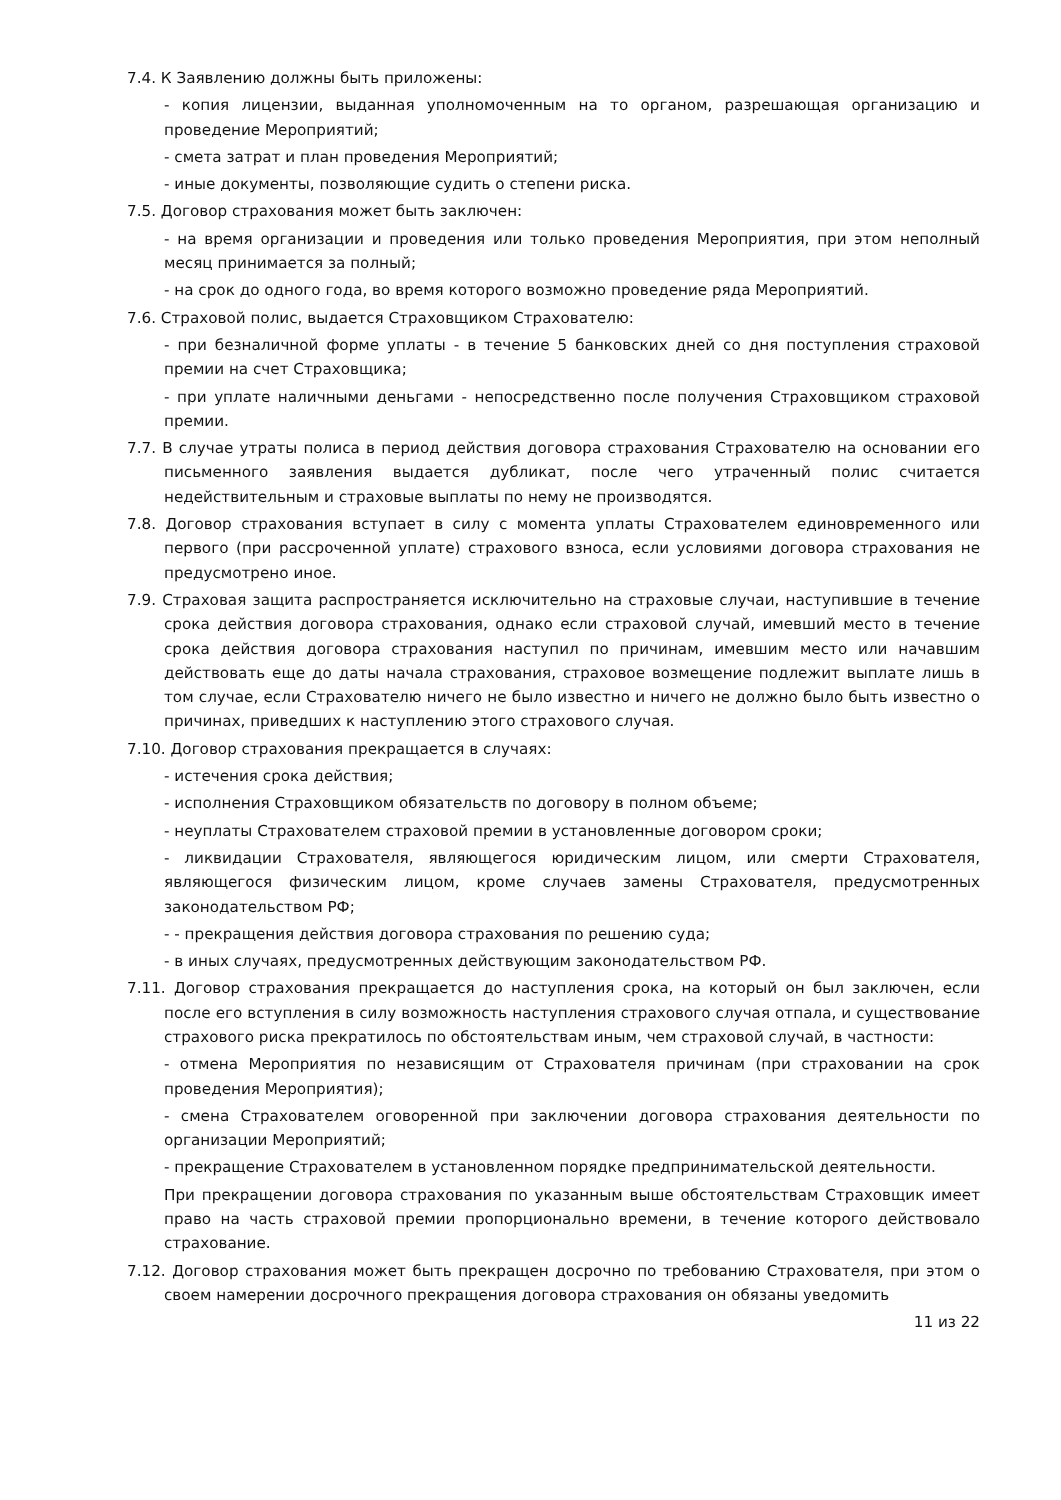7.4. К Заявлению должны быть приложены:
- копия лицензии, выданная уполномоченным на то органом, разрешающая организацию и проведение Мероприятий;
- смета затрат и план проведения Мероприятий;
- иные документы, позволяющие судить о степени риска.
7.5. Договор страхования может быть заключен:
- на время организации и проведения или только проведения Мероприятия, при этом неполный месяц принимается за полный;
- на срок до одного года, во время которого возможно проведение ряда Мероприятий.
7.6. Страховой полис, выдается Страховщиком Страхователю:
- при безналичной форме уплаты - в течение 5 банковских дней со дня поступления страховой премии на счет Страховщика;
- при уплате наличными деньгами - непосредственно после получения Страховщиком страховой премии.
7.7. В случае утраты полиса в период действия договора страхования Страхователю на основании его письменного заявления выдается дубликат, после чего утраченный полис считается недействительным и страховые выплаты по нему не производятся.
7.8. Договор страхования вступает в силу с момента уплаты Страхователем единовременного или первого (при рассроченной уплате) страхового взноса, если условиями договора страхования не предусмотрено иное.
7.9. Страховая защита распространяется исключительно на страховые случаи, наступившие в течение срока действия договора страхования, однако если страховой случай, имевший место в течение срока действия договора страхования наступил по причинам, имевшим место или начавшим действовать еще до даты начала страхования, страховое возмещение подлежит выплате лишь в том случае, если Страхователю ничего не было известно и ничего не должно было быть известно о причинах, приведших к наступлению этого страхового случая.
7.10. Договор страхования прекращается в случаях:
- истечения срока действия;
- исполнения Страховщиком обязательств по договору в полном объеме;
- неуплаты Страхователем страховой премии в установленные договором сроки;
- ликвидации Страхователя, являющегося юридическим лицом, или смерти Страхователя, являющегося физическим лицом, кроме случаев замены Страхователя, предусмотренных законодательством РФ;
- - прекращения действия договора страхования по решению суда;
- в иных случаях, предусмотренных действующим законодательством РФ.
7.11. Договор страхования прекращается до наступления срока, на который он был заключен, если после его вступления в силу возможность наступления страхового случая отпала, и существование страхового риска прекратилось по обстоятельствам иным, чем страховой случай, в частности:
- отмена Мероприятия по независящим от Страхователя причинам (при страховании на срок проведения Мероприятия);
- смена Страхователем оговоренной при заключении договора страхования деятельности по организации Мероприятий;
- прекращение Страхователем в установленном порядке предпринимательской деятельности.
При прекращении договора страхования по указанным выше обстоятельствам Страховщик имеет право на часть страховой премии пропорционально времени, в течение которого действовало страхование.
7.12. Договор страхования может быть прекращен досрочно по требованию Страхователя, при этом о своем намерении досрочного прекращения договора страхования он обязаны уведомить
11 из 22